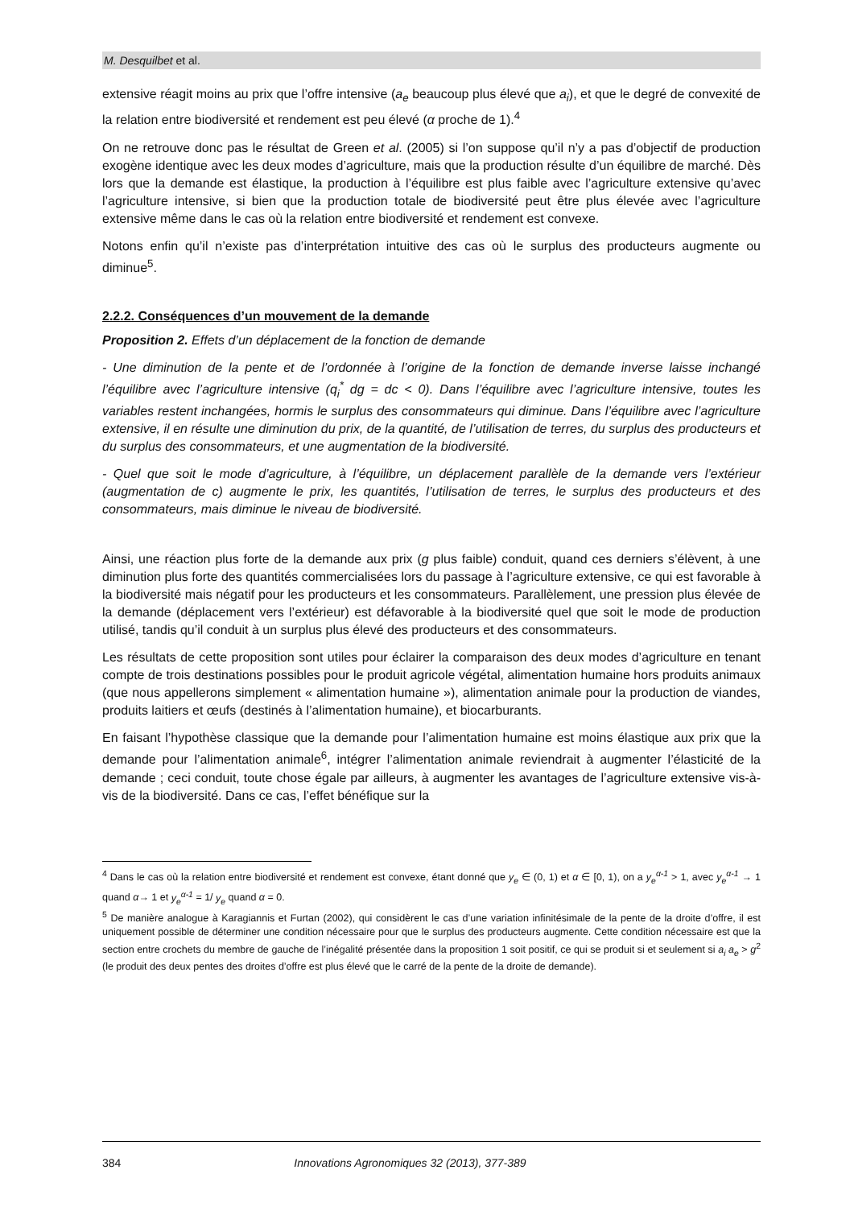M. Desquilbet et al.
extensive réagit moins au prix que l’offre intensive (a<sub>e</sub> beaucoup plus élevé que a<sub>i</sub>), et que le degré de convexité de la relation entre biodiversité et rendement est peu élevé (α proche de 1).<sup>4</sup>
On ne retrouve donc pas le résultat de Green et al. (2005) si l’on suppose qu’il n’y a pas d’objectif de production exogène identique avec les deux modes d’agriculture, mais que la production résulte d’un équilibre de marché. Dès lors que la demande est élastique, la production à l’équilibre est plus faible avec l’agriculture extensive qu’avec l’agriculture intensive, si bien que la production totale de biodiversité peut être plus élevée avec l’agriculture extensive même dans le cas où la relation entre biodiversité et rendement est convexe.
Notons enfin qu’il n’existe pas d’interprétation intuitive des cas où le surplus des producteurs augmente ou diminue<sup>5</sup>.
2.2.2. Conséquences d’un mouvement de la demande
Proposition 2. Effets d’un déplacement de la fonction de demande
- Une diminution de la pente et de l’ordonnée à l’origine de la fonction de demande inverse laisse inchangé l’équilibre avec l’agriculture intensive (q<sub>i</sub><sup>*</sup> dg = dc < 0). Dans l’équilibre avec l’agriculture intensive, toutes les variables restent inchangées, hormis le surplus des consommateurs qui diminue. Dans l’équilibre avec l’agriculture extensive, il en résulte une diminution du prix, de la quantité, de l’utilisation de terres, du surplus des producteurs et du surplus des consommateurs, et une augmentation de la biodiversité.
- Quel que soit le mode d’agriculture, à l’équilibre, un déplacement parallèle de la demande vers l’extérieur (augmentation de c) augmente le prix, les quantités, l’utilisation de terres, le surplus des producteurs et des consommateurs, mais diminue le niveau de biodiversité.
Ainsi, une réaction plus forte de la demande aux prix (g plus faible) conduit, quand ces derniers s’élèvent, à une diminution plus forte des quantités commercialisées lors du passage à l’agriculture extensive, ce qui est favorable à la biodiversité mais négatif pour les producteurs et les consommateurs. Parallèlement, une pression plus élevée de la demande (déplacement vers l’extérieur) est défavorable à la biodiversité quel que soit le mode de production utilisé, tandis qu’il conduit à un surplus plus élevé des producteurs et des consommateurs.
Les résultats de cette proposition sont utiles pour éclairer la comparaison des deux modes d’agriculture en tenant compte de trois destinations possibles pour le produit agricole végétal, alimentation humaine hors produits animaux (que nous appellerons simplement « alimentation humaine »), alimentation animale pour la production de viandes, produits laitiers et œufs (destinés à l’alimentation humaine), et biocarburants.
En faisant l’hypothèse classique que la demande pour l’alimentation humaine est moins élastique aux prix que la demande pour l’alimentation animale<sup>6</sup>, intégrer l’alimentation animale reviendrait à augmenter l’élasticité de la demande ; ceci conduit, toute chose égale par ailleurs, à augmenter les avantages de l’agriculture extensive vis-à-vis de la biodiversité. Dans ce cas, l’effet bénéfique sur la
<sup>4</sup> Dans le cas où la relation entre biodiversité et rendement est convexe, étant donné que y<sub>e</sub> ∈ (0, 1) et α ∈ [0, 1), on a y<sub>e</sub><sup>α-1</sup> > 1, avec y<sub>e</sub><sup>α-1</sup> → 1 quand α→ 1 et y<sub>e</sub><sup>α-1</sup> = 1/ y<sub>e</sub> quand α = 0.
<sup>5</sup> De manière analogue à Karagiannis et Furtan (2002), qui considèrent le cas d’une variation infinitésimale de la pente de la droite d’offre, il est uniquement possible de déterminer une condition nécessaire pour que le surplus des producteurs augmente. Cette condition nécessaire est que la section entre crochets du membre de gauche de l’inégalité présentée dans la proposition 1 soit positif, ce qui se produit si et seulement si a<sub>i</sub> a<sub>e</sub> > g<sup>2</sup> (le produit des deux pentes des droites d’offre est plus élevé que le carré de la pente de la droite de demande).
384 Innovations Agronomiques 32 (2013), 377-389